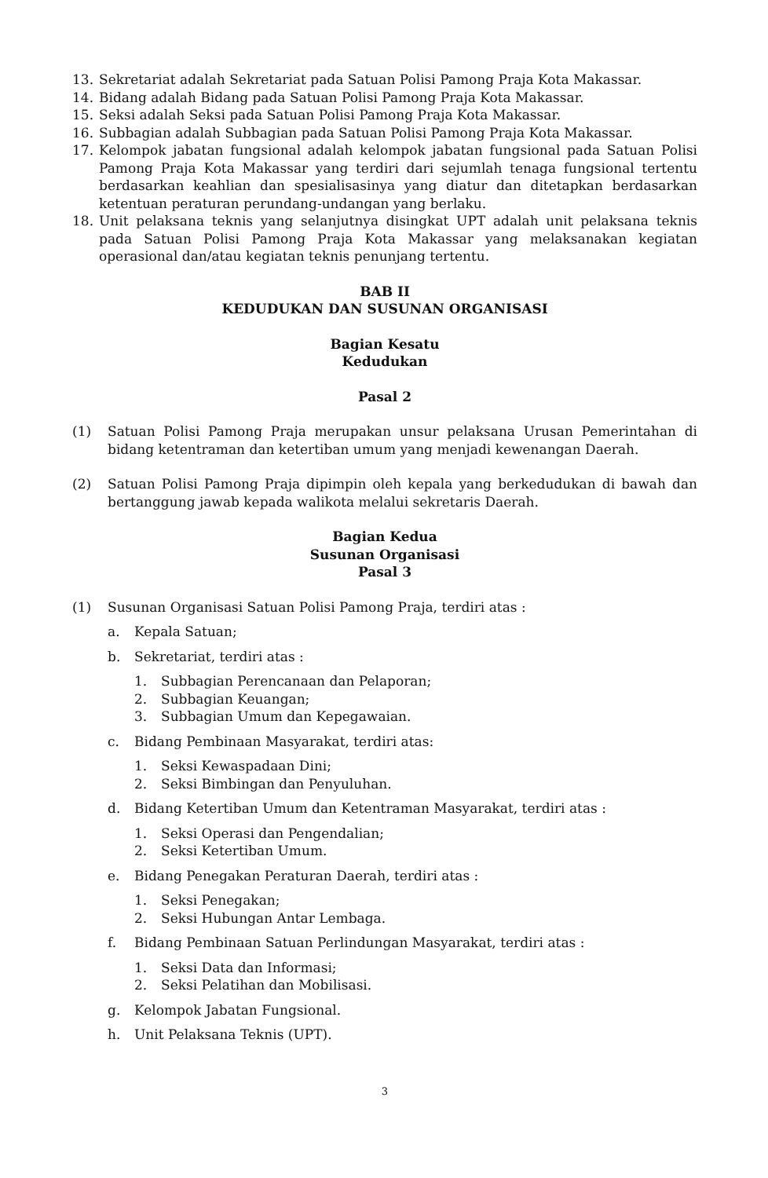13. Sekretariat adalah Sekretariat pada Satuan Polisi Pamong Praja Kota Makassar.
14. Bidang adalah Bidang pada Satuan Polisi Pamong Praja Kota Makassar.
15. Seksi adalah Seksi pada Satuan Polisi Pamong Praja Kota Makassar.
16. Subbagian adalah Subbagian pada Satuan Polisi Pamong Praja Kota Makassar.
17. Kelompok jabatan fungsional adalah kelompok jabatan fungsional pada Satuan Polisi Pamong Praja Kota Makassar yang terdiri dari sejumlah tenaga fungsional tertentu berdasarkan keahlian dan spesialisasinya yang diatur dan ditetapkan berdasarkan ketentuan peraturan perundang-undangan yang berlaku.
18. Unit pelaksana teknis yang selanjutnya disingkat UPT adalah unit pelaksana teknis pada Satuan Polisi Pamong Praja Kota Makassar yang melaksanakan kegiatan operasional dan/atau kegiatan teknis penunjang tertentu.
BAB II
KEDUDUKAN DAN SUSUNAN ORGANISASI
Bagian Kesatu
Kedudukan
Pasal 2
(1) Satuan Polisi Pamong Praja merupakan unsur pelaksana Urusan Pemerintahan di bidang ketentraman dan ketertiban umum yang menjadi kewenangan Daerah.
(2) Satuan Polisi Pamong Praja dipimpin oleh kepala yang berkedudukan di bawah dan bertanggung jawab kepada walikota melalui sekretaris Daerah.
Bagian Kedua
Susunan Organisasi
Pasal 3
(1) Susunan Organisasi Satuan Polisi Pamong Praja, terdiri atas :
a. Kepala Satuan;
b. Sekretariat, terdiri atas :
1. Subbagian Perencanaan dan Pelaporan;
2. Subbagian Keuangan;
3. Subbagian Umum dan Kepegawaian.
c. Bidang Pembinaan Masyarakat, terdiri atas:
1. Seksi Kewaspadaan Dini;
2. Seksi Bimbingan dan Penyuluhan.
d. Bidang Ketertiban Umum dan Ketentraman Masyarakat, terdiri atas :
1. Seksi Operasi dan Pengendalian;
2. Seksi Ketertiban Umum.
e. Bidang Penegakan Peraturan Daerah, terdiri atas :
1. Seksi Penegakan;
2. Seksi Hubungan Antar Lembaga.
f. Bidang Pembinaan Satuan Perlindungan Masyarakat, terdiri atas :
1. Seksi Data dan Informasi;
2. Seksi Pelatihan dan Mobilisasi.
g. Kelompok Jabatan Fungsional.
h. Unit Pelaksana Teknis (UPT).
3